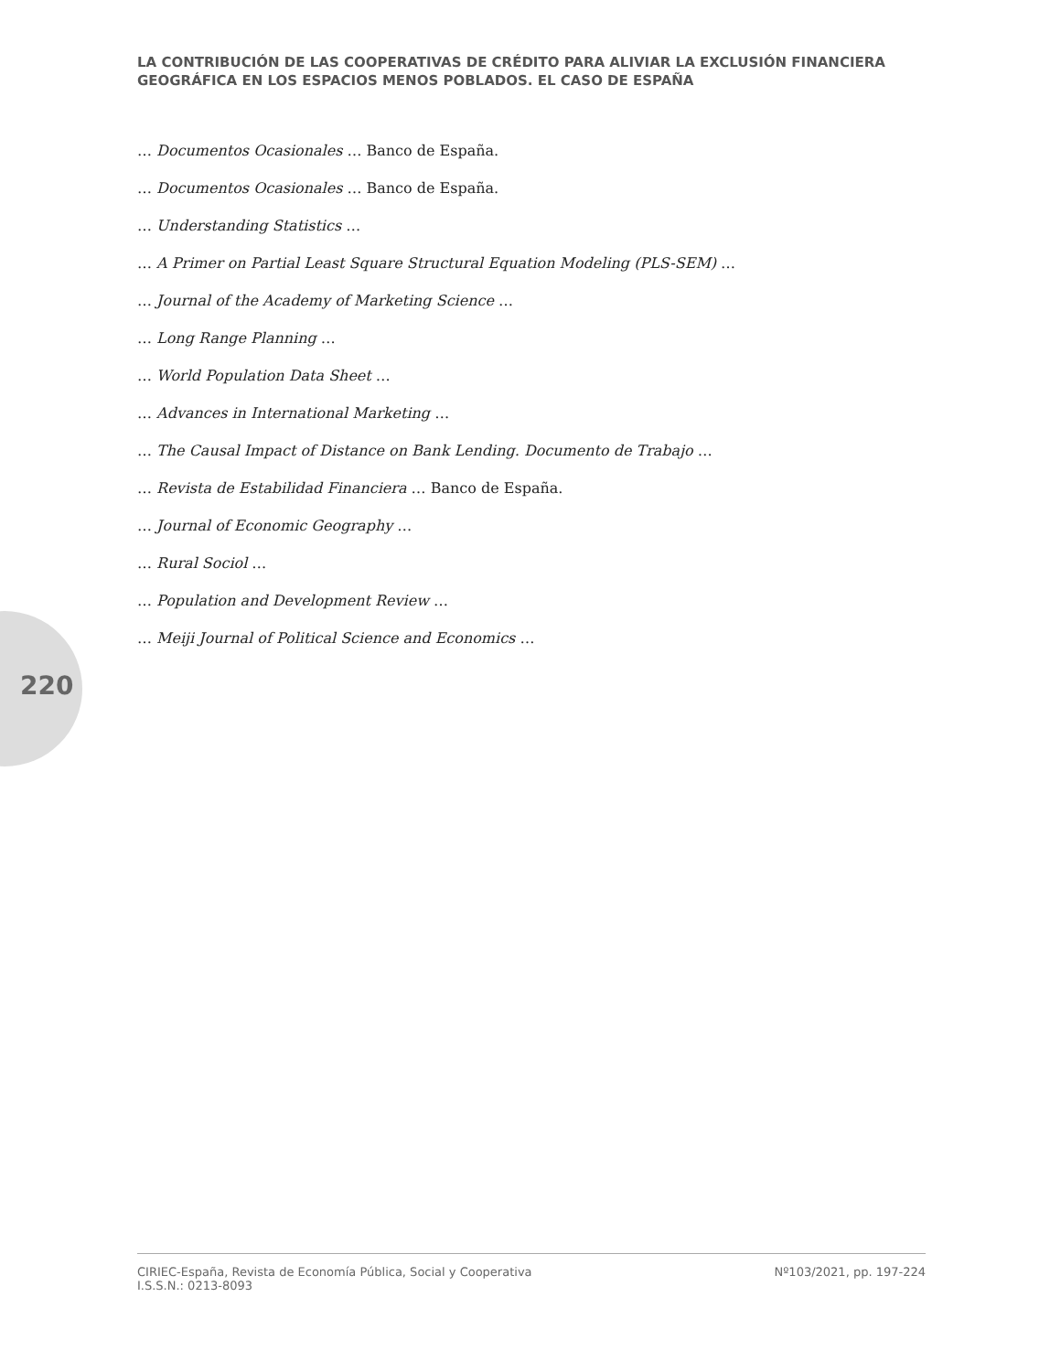LA CONTRIBUCIÓN DE LAS COOPERATIVAS DE CRÉDITO PARA ALIVIAR LA EXCLUSIÓN FINANCIERA GEOGRÁFICA EN LOS ESPACIOS MENOS POBLADOS. EL CASO DE ESPAÑA
… Documentos Ocasionales … Banco de España.
… Documentos Ocasionales … Banco de España.
… Understanding Statistics …
… A Primer on Partial Least Square Structural Equation Modeling (PLS-SEM) …
… Journal of the Academy of Marketing Science …
… Long Range Planning …
… World Population Data Sheet …
… Advances in International Marketing …
… The Causal Impact of Distance on Bank Lending. Documento de Trabajo …
… Revista de Estabilidad Financiera … Banco de España.
… Journal of Economic Geography …
… Rural Sociol …
… Population and Development Review …
… Meiji Journal of Political Science and Economics …
220
CIRIEC-España, Revista de Economía Pública, Social y Cooperativa
I.S.S.N.: 0213-8093
Nº103/2021, pp. 197-224